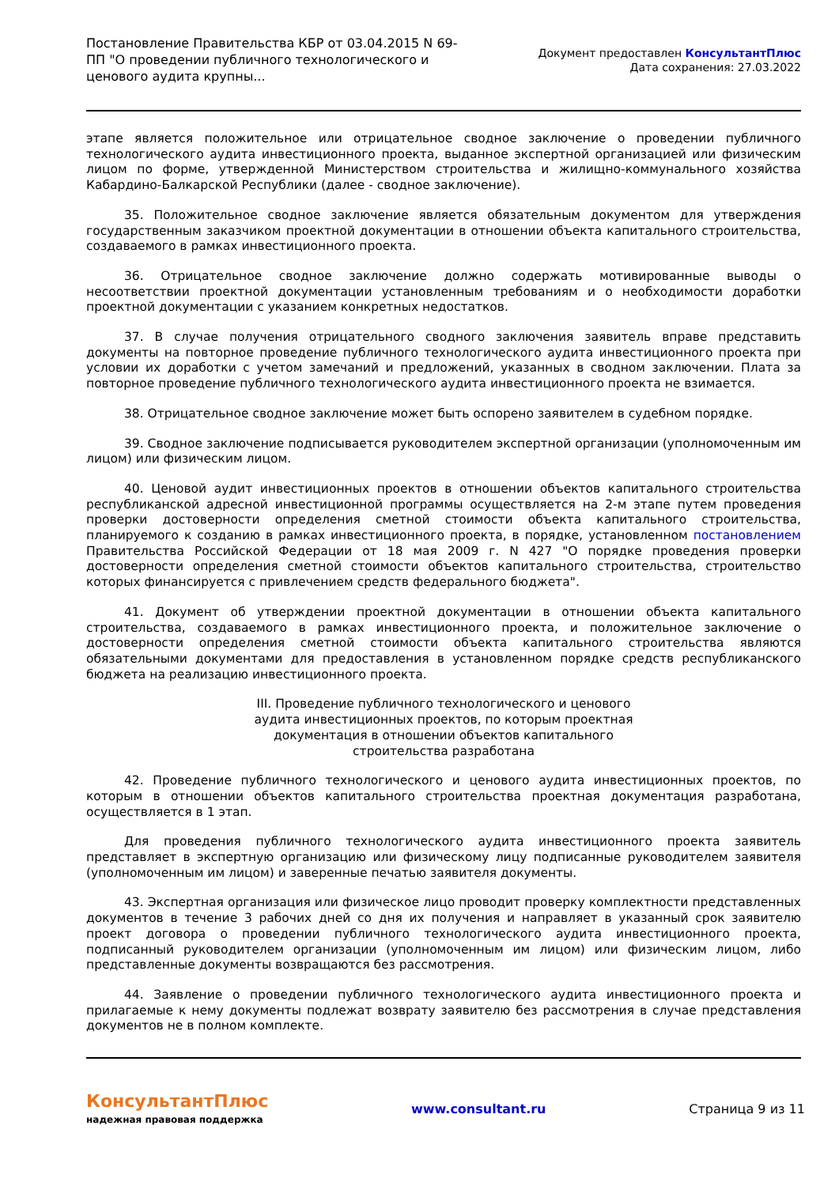Постановление Правительства КБР от 03.04.2015 N 69-ПП "О проведении публичного технологического и ценового аудита крупны...
Документ предоставлен КонсультантПлюс
Дата сохранения: 27.03.2022
этапе является положительное или отрицательное сводное заключение о проведении публичного технологического аудита инвестиционного проекта, выданное экспертной организацией или физическим лицом по форме, утвержденной Министерством строительства и жилищно-коммунального хозяйства Кабардино-Балкарской Республики (далее - сводное заключение).
35. Положительное сводное заключение является обязательным документом для утверждения государственным заказчиком проектной документации в отношении объекта капитального строительства, создаваемого в рамках инвестиционного проекта.
36. Отрицательное сводное заключение должно содержать мотивированные выводы о несоответствии проектной документации установленным требованиям и о необходимости доработки проектной документации с указанием конкретных недостатков.
37. В случае получения отрицательного сводного заключения заявитель вправе представить документы на повторное проведение публичного технологического аудита инвестиционного проекта при условии их доработки с учетом замечаний и предложений, указанных в сводном заключении. Плата за повторное проведение публичного технологического аудита инвестиционного проекта не взимается.
38. Отрицательное сводное заключение может быть оспорено заявителем в судебном порядке.
39. Сводное заключение подписывается руководителем экспертной организации (уполномоченным им лицом) или физическим лицом.
40. Ценовой аудит инвестиционных проектов в отношении объектов капитального строительства республиканской адресной инвестиционной программы осуществляется на 2-м этапе путем проведения проверки достоверности определения сметной стоимости объекта капитального строительства, планируемого к созданию в рамках инвестиционного проекта, в порядке, установленном постановлением Правительства Российской Федерации от 18 мая 2009 г. N 427 "О порядке проведения проверки достоверности определения сметной стоимости объектов капитального строительства, строительство которых финансируется с привлечением средств федерального бюджета".
41. Документ об утверждении проектной документации в отношении объекта капитального строительства, создаваемого в рамках инвестиционного проекта, и положительное заключение о достоверности определения сметной стоимости объекта капитального строительства являются обязательными документами для предоставления в установленном порядке средств республиканского бюджета на реализацию инвестиционного проекта.
III. Проведение публичного технологического и ценового
аудита инвестиционных проектов, по которым проектная
документация в отношении объектов капитального
строительства разработана
42. Проведение публичного технологического и ценового аудита инвестиционных проектов, по которым в отношении объектов капитального строительства проектная документация разработана, осуществляется в 1 этап.
Для проведения публичного технологического аудита инвестиционного проекта заявитель представляет в экспертную организацию или физическому лицу подписанные руководителем заявителя (уполномоченным им лицом) и заверенные печатью заявителя документы.
43. Экспертная организация или физическое лицо проводит проверку комплектности представленных документов в течение 3 рабочих дней со дня их получения и направляет в указанный срок заявителю проект договора о проведении публичного технологического аудита инвестиционного проекта, подписанный руководителем организации (уполномоченным им лицом) или физическим лицом, либо представленные документы возвращаются без рассмотрения.
44. Заявление о проведении публичного технологического аудита инвестиционного проекта и прилагаемые к нему документы подлежат возврату заявителю без рассмотрения в случае представления документов не в полном комплекте.
КонсультантПлюс
надежная правовая поддержка
www.consultant.ru Страница 9 из 11